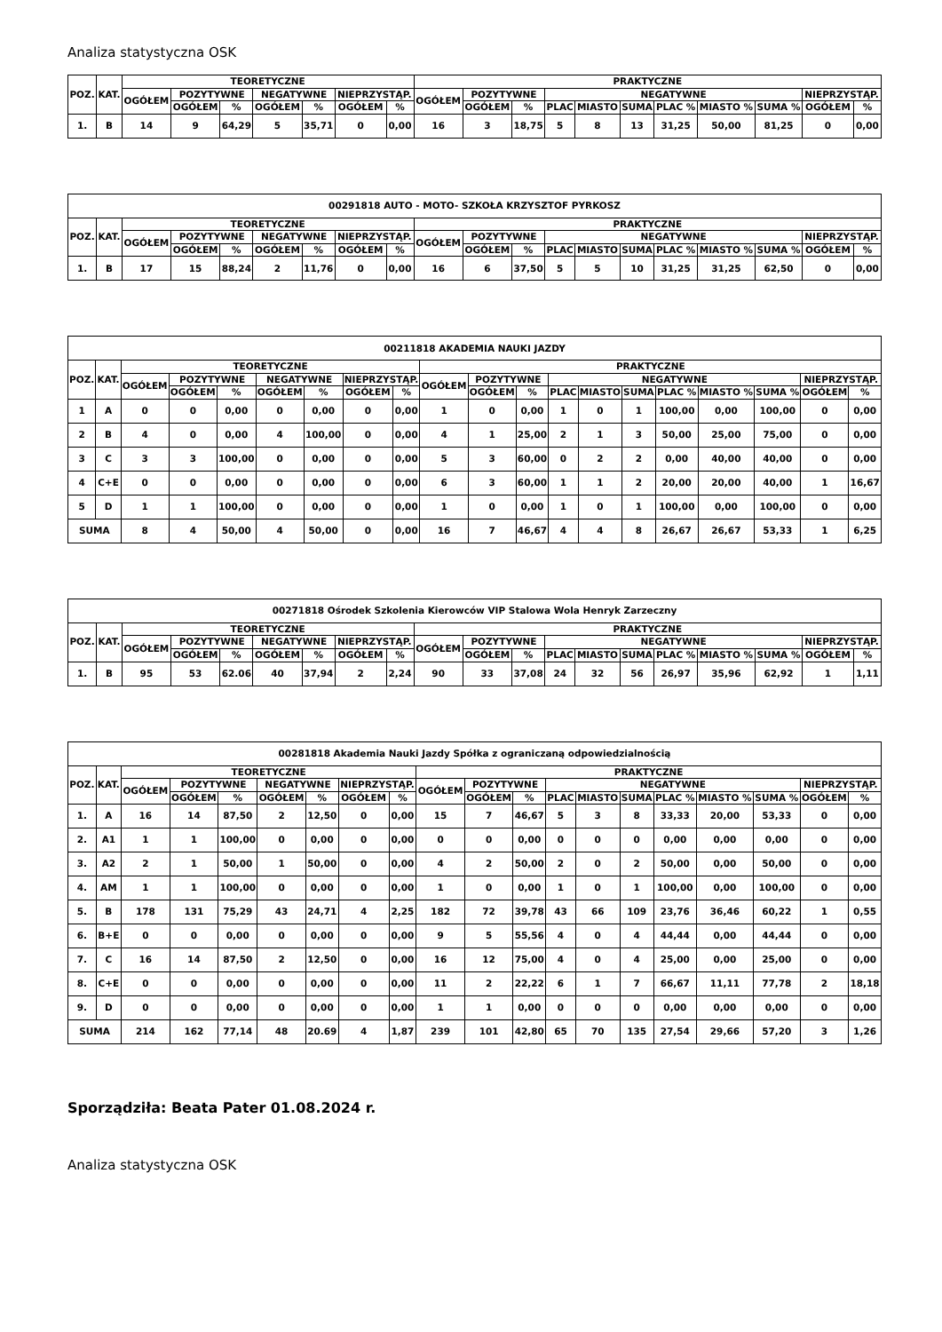Analiza statystyczna OSK
| POZ. | KAT. | TEORETYCZNE | | | | | | | PRAKTYCZNE | | | | | | | | | | |
| --- | --- | --- | --- | --- | --- | --- | --- | --- | --- | --- | --- | --- | --- | --- | --- | --- | --- | --- | --- |
| | | OGÓŁEM | POZYTYWNE | | NEGATYWNE | | NIEPRZYSTĄP. | | OGÓŁEM | POZYTYWNE | | NEGATYWNE | | | | | | NIEPRZYSTĄP. | |
| | | | OGÓŁEM | % | OGÓŁEM | % | OGÓŁEM | % | | OGÓŁEM | % | PLAC | MIASTO | SUMA | PLAC % | MIASTO % | SUMA % | OGÓŁEM | % |
| 1. | B | 14 | 9 | 64,29 | 5 | 35,71 | 0 | 0,00 | 16 | 3 | 18,75 | 5 | 8 | 13 | 31,25 | 50,00 | 81,25 | 0 | 0,00 |
| 00291818 AUTO - MOTO- SZKOŁA KRZYSZTOF PYRKOSZ | | | | | | | | | | | | | | | | | | | |
| --- | --- | --- | --- | --- | --- | --- | --- | --- | --- | --- | --- | --- | --- | --- | --- | --- | --- | --- | --- |
| POZ. | KAT. | TEORETYCZNE | | | | | | | PRAKTYCZNE | | | | | | | | | | |
| | | OGÓŁEM | POZYTYWNE | | NEGATYWNE | | NIEPRZYSTĄP. | | OGÓŁEM | POZYTYWNE | | NEGATYWNE | | | | | | NIEPRZYSTĄP. | |
| | | | OGÓŁEM | % | OGÓŁEM | % | OGÓŁEM | % | | OGÓŁEM | % | PLAC | MIASTO | SUMA | PLAC % | MIASTO % | SUMA % | OGÓŁEM | % |
| 1. | B | 17 | 15 | 88,24 | 2 | 11,76 | 0 | 0,00 | 16 | 6 | 37,50 | 5 | 5 | 10 | 31,25 | 31,25 | 62,50 | 0 | 0,00 |
| 00211818 AKADEMIA NAUKI JAZDY | | | | | | | | | | | | | | | | | | | |
| --- | --- | --- | --- | --- | --- | --- | --- | --- | --- | --- | --- | --- | --- | --- | --- | --- | --- | --- | --- |
| POZ. | KAT. | TEORETYCZNE | | | | | | | PRAKTYCZNE | | | | | | | | | | |
| | | OGÓŁEM | POZYTYWNE | | NEGATYWNE | | NIEPRZYSTĄP. | | OGÓŁEM | POZYTYWNE | | NEGATYWNE | | | | | | NIEPRZYSTĄP. | |
| | | | OGÓŁEM | % | OGÓŁEM | % | OGÓŁEM | % | | OGÓŁEM | % | PLAC | MIASTO | SUMA | PLAC % | MIASTO % | SUMA % | OGÓŁEM | % |
| 1 | A | 0 | 0 | 0,00 | 0 | 0,00 | 0 | 0,00 | 1 | 0 | 0,00 | 1 | 0 | 1 | 100,00 | 0,00 | 100,00 | 0 | 0,00 |
| 2 | B | 4 | 0 | 0,00 | 4 | 100,00 | 0 | 0,00 | 4 | 1 | 25,00 | 2 | 1 | 3 | 50,00 | 25,00 | 75,00 | 0 | 0,00 |
| 3 | C | 3 | 3 | 100,00 | 0 | 0,00 | 0 | 0,00 | 5 | 3 | 60,00 | 0 | 2 | 2 | 0,00 | 40,00 | 40,00 | 0 | 0,00 |
| 4 | C+E | 0 | 0 | 0,00 | 0 | 0,00 | 0 | 0,00 | 6 | 3 | 60,00 | 1 | 1 | 2 | 20,00 | 20,00 | 40,00 | 1 | 16,67 |
| 5 | D | 1 | 1 | 100,00 | 0 | 0,00 | 0 | 0,00 | 1 | 0 | 0,00 | 1 | 0 | 1 | 100,00 | 0,00 | 100,00 | 0 | 0,00 |
| SUMA | | 8 | 4 | 50,00 | 4 | 50,00 | 0 | 0,00 | 16 | 7 | 46,67 | 4 | 4 | 8 | 26,67 | 26,67 | 53,33 | 1 | 6,25 |
| 00271818 Ośrodek Szkolenia Kierowców VIP Stalowa Wola Henryk Zarzeczny | | | | | | | | | | | | | | | | | | | |
| --- | --- | --- | --- | --- | --- | --- | --- | --- | --- | --- | --- | --- | --- | --- | --- | --- | --- | --- | --- |
| POZ. | KAT. | TEORETYCZNE | | | | | | | PRAKTYCZNE | | | | | | | | | | |
| | | OGÓŁEM | POZYTYWNE | | NEGATYWNE | | NIEPRZYSTĄP. | | OGÓŁEM | POZYTYWNE | | NEGATYWNE | | | | | | NIEPRZYSTĄP. | |
| | | | OGÓŁEM | % | OGÓŁEM | % | OGÓŁEM | % | | OGÓŁEM | % | PLAC | MIASTO | SUMA | PLAC % | MIASTO % | SUMA % | OGÓŁEM | % |
| 1. | B | 95 | 53 | 62.06 | 40 | 37,94 | 2 | 2,24 | 90 | 33 | 37,08 | 24 | 32 | 56 | 26,97 | 35,96 | 62,92 | 1 | 1,11 |
| 00281818 Akademia Nauki Jazdy Spółka z ograniczaną odpowiedzialnością | | | | | | | | | | | | | | | | | | | |
| --- | --- | --- | --- | --- | --- | --- | --- | --- | --- | --- | --- | --- | --- | --- | --- | --- | --- | --- | --- |
| POZ. | KAT. | TEORETYCZNE | | | | | | | PRAKTYCZNE | | | | | | | | | | |
| | | OGÓŁEM | POZYTYWNE | | NEGATYWNE | | NIEPRZYSTĄP. | | OGÓŁEM | POZYTYWNE | | NEGATYWNE | | | | | | NIEPRZYSTĄP. | |
| | | | OGÓŁEM | % | OGÓŁEM | % | OGÓŁEM | % | | OGÓŁEM | % | PLAC | MIASTO | SUMA | PLAC % | MIASTO % | SUMA % | OGÓŁEM | % |
| 1. | A | 16 | 14 | 87,50 | 2 | 12,50 | 0 | 0,00 | 15 | 7 | 46,67 | 5 | 3 | 8 | 33,33 | 20,00 | 53,33 | 0 | 0,00 |
| 2. | A1 | 1 | 1 | 100,00 | 0 | 0,00 | 0 | 0,00 | 0 | 0 | 0,00 | 0 | 0 | 0 | 0,00 | 0,00 | 0,00 | 0 | 0,00 |
| 3. | A2 | 2 | 1 | 50,00 | 1 | 50,00 | 0 | 0,00 | 4 | 2 | 50,00 | 2 | 0 | 2 | 50,00 | 0,00 | 50,00 | 0 | 0,00 |
| 4. | AM | 1 | 1 | 100,00 | 0 | 0,00 | 0 | 0,00 | 1 | 0 | 0,00 | 1 | 0 | 1 | 100,00 | 0,00 | 100,00 | 0 | 0,00 |
| 5. | B | 178 | 131 | 75,29 | 43 | 24,71 | 4 | 2,25 | 182 | 72 | 39,78 | 43 | 66 | 109 | 23,76 | 36,46 | 60,22 | 1 | 0,55 |
| 6. | B+E | 0 | 0 | 0,00 | 0 | 0,00 | 0 | 0,00 | 9 | 5 | 55,56 | 4 | 0 | 4 | 44,44 | 0,00 | 44,44 | 0 | 0,00 |
| 7. | C | 16 | 14 | 87,50 | 2 | 12,50 | 0 | 0,00 | 16 | 12 | 75,00 | 4 | 0 | 4 | 25,00 | 0,00 | 25,00 | 0 | 0,00 |
| 8. | C+E | 0 | 0 | 0,00 | 0 | 0,00 | 0 | 0,00 | 11 | 2 | 22,22 | 6 | 1 | 7 | 66,67 | 11,11 | 77,78 | 2 | 18,18 |
| 9. | D | 0 | 0 | 0,00 | 0 | 0,00 | 0 | 0,00 | 1 | 1 | 0,00 | 0 | 0 | 0 | 0,00 | 0,00 | 0,00 | 0 | 0,00 |
| SUMA | | 214 | 162 | 77,14 | 48 | 20.69 | 4 | 1,87 | 239 | 101 | 42,80 | 65 | 70 | 135 | 27,54 | 29,66 | 57,20 | 3 | 1,26 |
Sporządziła: Beata Pater 01.08.2024 r.
Analiza statystyczna OSK